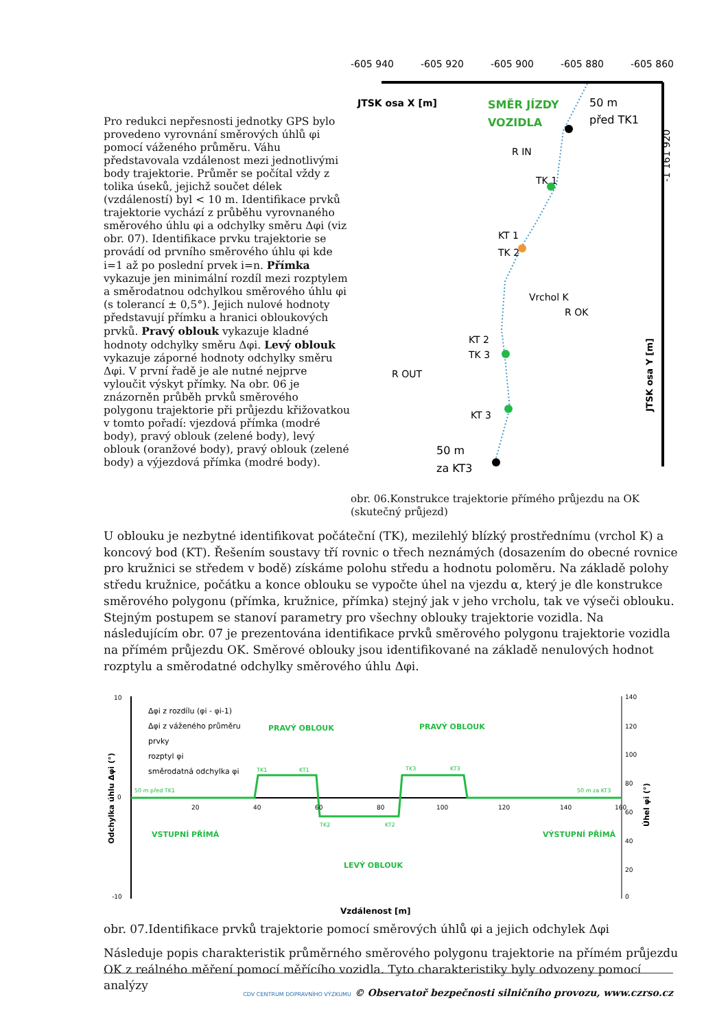Pro redukci nepřesnosti jednotky GPS bylo provedeno vyrovnání směrových úhlů φi pomocí váženého průměru. Váhu představovala vzdálenost mezi jednotlivými body trajektorie. Průměr se počítal vždy z tolika úseků, jejichž součet délek (vzdáleností) byl < 10 m. Identifikace prvků trajektorie vychází z průběhu vyrovnaného směrového úhlu φi a odchylky směru Δφi (viz obr. 07). Identifikace prvku trajektorie se provádí od prvního směrového úhlu φi kde i=1 až po poslední prvek i=n. Přímka vykazuje jen minimální rozdíl mezi rozptylem a směrodatnou odchylkou směrového úhlu φi (s tolerancí ± 0,5°). Jejich nulové hodnoty představují přímku a hranici obloukových prvků. Pravý oblouk vykazuje kladné hodnoty odchylky směru Δφi. Levý oblouk vykazuje záporné hodnoty odchylky směru Δφi. V první řadě je ale nutné nejprve vyloučit výskyt přímky. Na obr. 06 je znázorněn průběh prvků směrového polygonu trajektorie při průjezdu křižovatkou v tomto pořadí: vjezdová přímka (modré body), pravý oblouk (zelené body), levý oblouk (oranžové body), pravý oblouk (zelené body) a výjezdová přímka (modré body).
-605 940
-605 920
-605 900
-605 880
-605 860
JTSK osa X [m]
SMĚR JÍZDY
VOZIDLA
50 m
před TK1
R IN
TK 1
KT 1
TK 2
Vrchol K
R OK
KT 2
TK 3
R OUT
KT 3
50 m
za KT3
-1 161 920
JTSK osa Y [m]
obr. 06.Konstrukce trajektorie přímého průjezdu na OK (skutečný průjezd)
U oblouku je nezbytné identifikovat počáteční (TK), mezilehlý blízký prostřednímu (vrchol K) a koncový bod (KT). Řešením soustavy tří rovnic o třech neznámých (dosazením do obecné rovnice pro kružnici se středem v bodě) získáme polohu středu a hodnotu poloměru. Na základě polohy středu kružnice, počátku a konce oblouku se vypočte úhel na vjezdu α, který je dle konstrukce směrového polygonu (přímka, kružnice, přímka) stejný jak v jeho vrcholu, tak ve výseči oblouku. Stejným postupem se stanoví parametry pro všechny oblouky trajektorie vozidla. Na následujícím obr. 07 je prezentována identifikace prvků směrového polygonu trajektorie vozidla na přímém průjezdu OK. Směrové oblouky jsou identifikované na základě nenulových hodnot rozptylu a směrodatné odchylky směrového úhlu Δφi.
10
0
-10
Δφi z rozdílu (φi - φi-1)
Δφi z váženého průměru
prvky
rozptyl φi
směrodatná odchylka φi
PRAVÝ OBLOUK
PRAVÝ OBLOUK
VSTUPNÍ PŘÍMÁ
LEVÝ OBLOUK
VÝSTUPNÍ PŘÍMÁ
50 m před TK1
50 m za KT3
TK1
KT1
TK2
KT2
TK3
KT3
20
40
60
80
100
120
140
160
140
120
100
80
60
40
20
0
Odchylka úhlu Δφi (°)
Úhel φi (°)
Vzdálenost [m]
obr. 07.Identifikace prvků trajektorie pomocí směrových úhlů φi a jejich odchylek Δφi
Následuje popis charakteristik průměrného směrového polygonu trajektorie na přímém průjezdu OK z reálného měření pomocí měřícího vozidla. Tyto charakteristiky byly odvozeny pomocí analýzy
CDV CENTRUM DOPRAVNÍHO VÝZKUMU © Observatoř bezpečnosti silničního provozu, www.czrso.cz